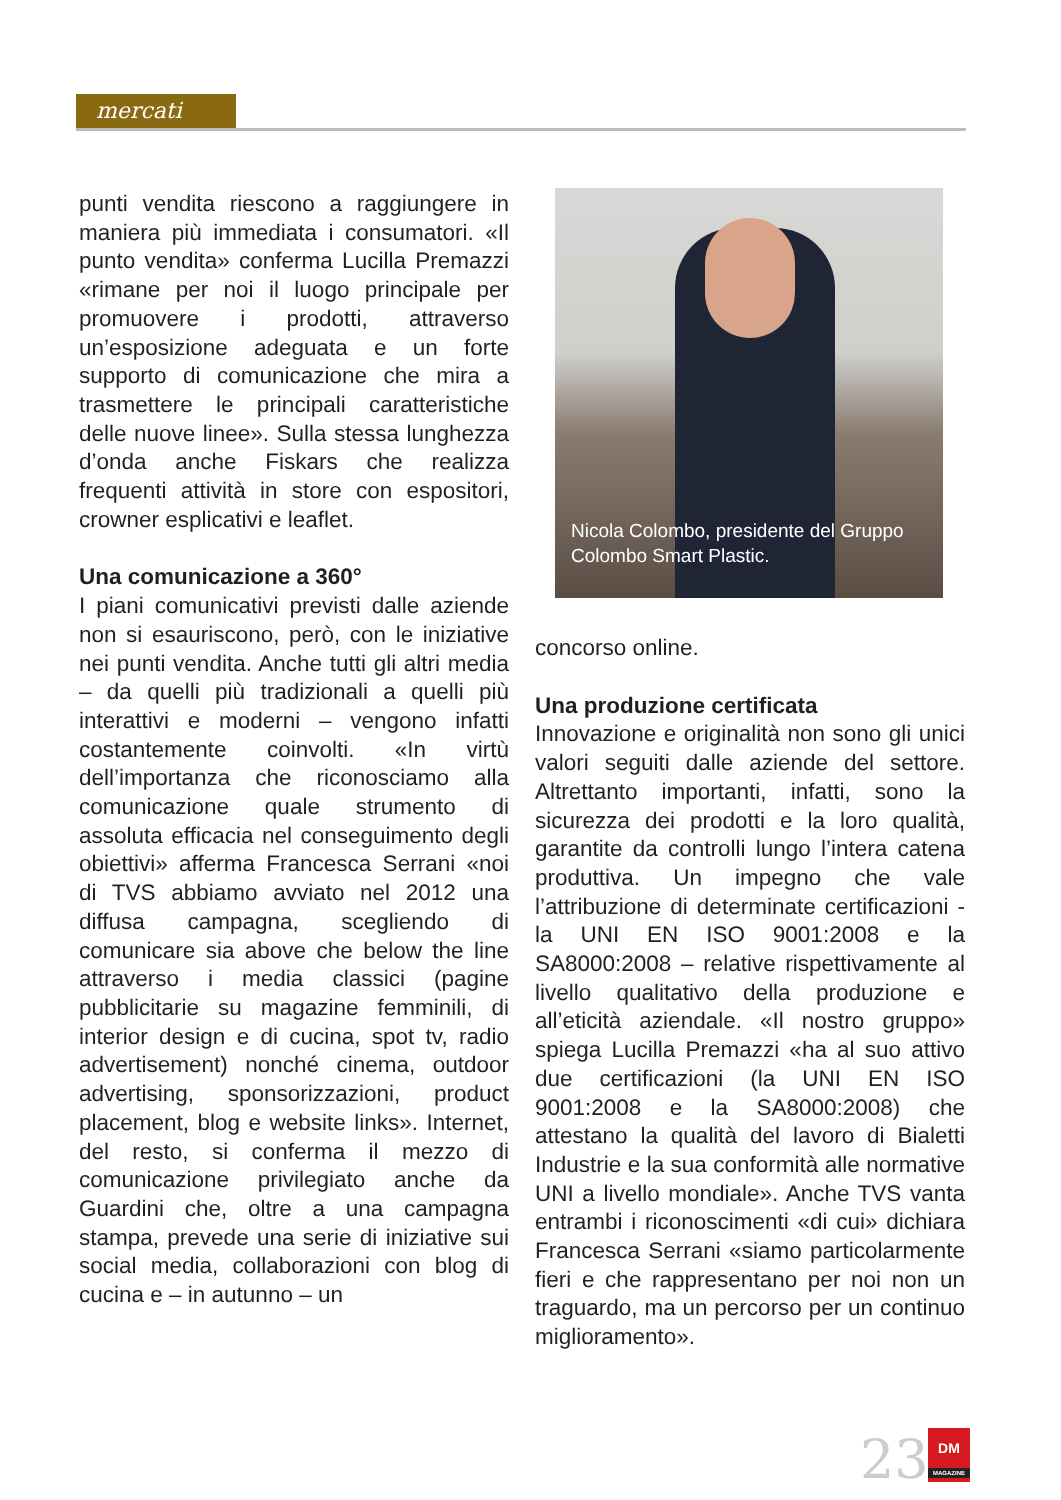mercati
punti vendita riescono a raggiungere in maniera più immediata i consumatori. «Il punto vendita» conferma Lucilla Premazzi «rimane per noi il luogo principale per promuovere i prodotti, attraverso un’esposizione adeguata e un forte supporto di comunicazione che mira a trasmettere le principali caratteristiche delle nuove linee». Sulla stessa lunghezza d’onda anche Fiskars che realizza frequenti attività in store con espositori, crowner esplicativi e leaflet.
Una comunicazione a 360°
I piani comunicativi previsti dalle aziende non si esauriscono, però, con le iniziative nei punti vendita. Anche tutti gli altri media – da quelli più tradizionali a quelli più interattivi e moderni – vengono infatti costantemente coinvolti. «In virtù dell’importanza che riconosciamo alla comunicazione quale strumento di assoluta efficacia nel conseguimento degli obiettivi» afferma Francesca Serrani «noi di TVS abbiamo avviato nel 2012 una diffusa campagna, scegliendo di comunicare sia above che below the line attraverso i media classici (pagine pubblicitarie su magazine femminili, di interior design e di cucina, spot tv, radio advertisement) nonché cinema, outdoor advertising, sponsorizzazioni, product placement, blog e website links». Internet, del resto, si conferma il mezzo di comunicazione privilegiato anche da Guardini che, oltre a una campagna stampa, prevede una serie di iniziative sui social media, collaborazioni con blog di cucina e – in autunno – un
Nicola Colombo, presidente del Gruppo
Colombo Smart Plastic.
concorso online.
Una produzione certificata
Innovazione e originalità non sono gli unici valori seguiti dalle aziende del settore. Altrettanto importanti, infatti, sono la sicurezza dei prodotti e la loro qualità, garantite da controlli lungo l’intera catena produttiva. Un impegno che vale l’attribuzione di determinate certificazioni - la UNI EN ISO 9001:2008 e la SA8000:2008 – relative rispettivamente al livello qualitativo della produzione e all’eticità aziendale. «Il nostro gruppo» spiega Lucilla Premazzi «ha al suo attivo due certificazioni (la UNI EN ISO 9001:2008 e la SA8000:2008) che attestano la qualità del lavoro di Bialetti Industrie e la sua conformità alle normative UNI a livello mondiale». Anche TVS vanta entrambi i riconoscimenti «di cui» dichiara Francesca Serrani «siamo particolarmente fieri e che rappresentano per noi non un traguardo, ma un percorso per un continuo miglioramento».
23
DM
MAGAZINE